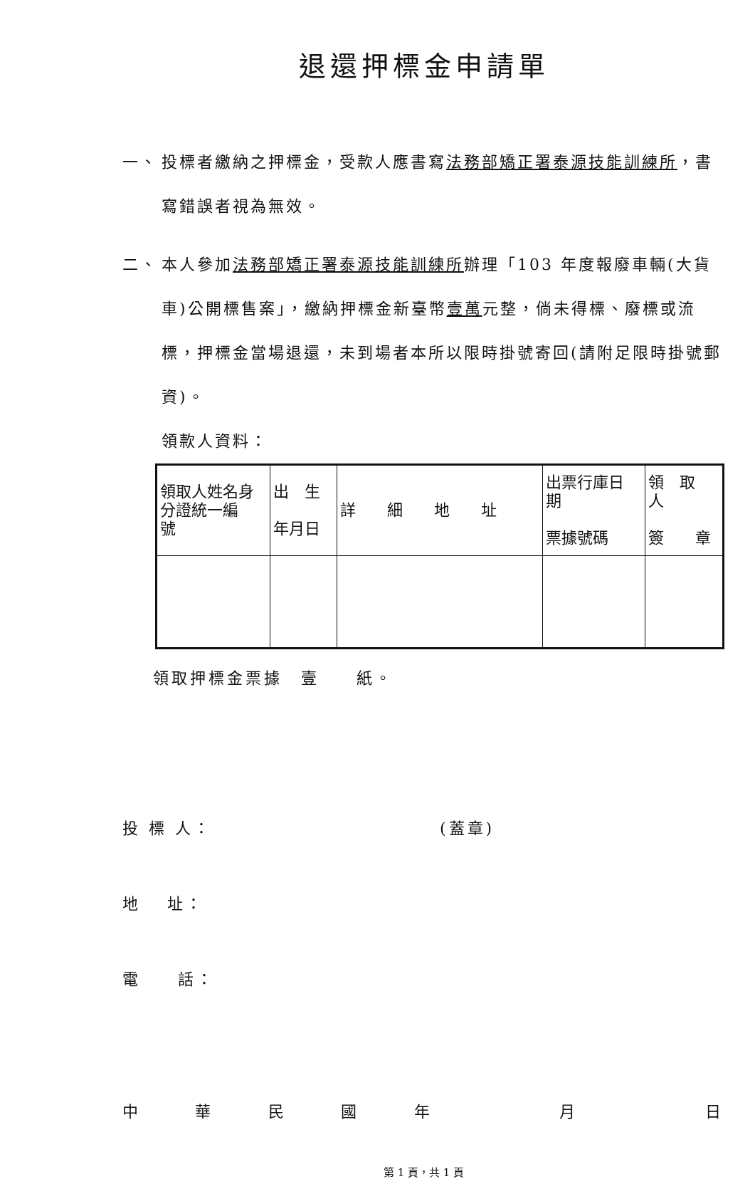退還押標金申請單
一、 投標者繳納之押標金，受款人應書寫法務部矯正署泰源技能訓練所，書寫錯誤者視為無效。
二、 本人參加法務部矯正署泰源技能訓練所辦理「103 年度報廢車輛(大貨車)公開標售案」，繳納押標金新臺幣壹萬元整，倘未得標、廢標或流標，押標金當場退還，未到場者本所以限時掛號寄回(請附足限時掛號郵資)。
領款人資料：
| 領取人姓名身分證統一編 號 | 出 生 年月日 | 詳 細 地 址 | 出票行庫日 期 票據號碼 | 領 取 人 簽 章 |
領取押標金票據　壹　　紙。
投 標 人： (蓋章)
地　 址：
電　　話：
中華民國年　 月　 日
第 1 頁，共 1 頁